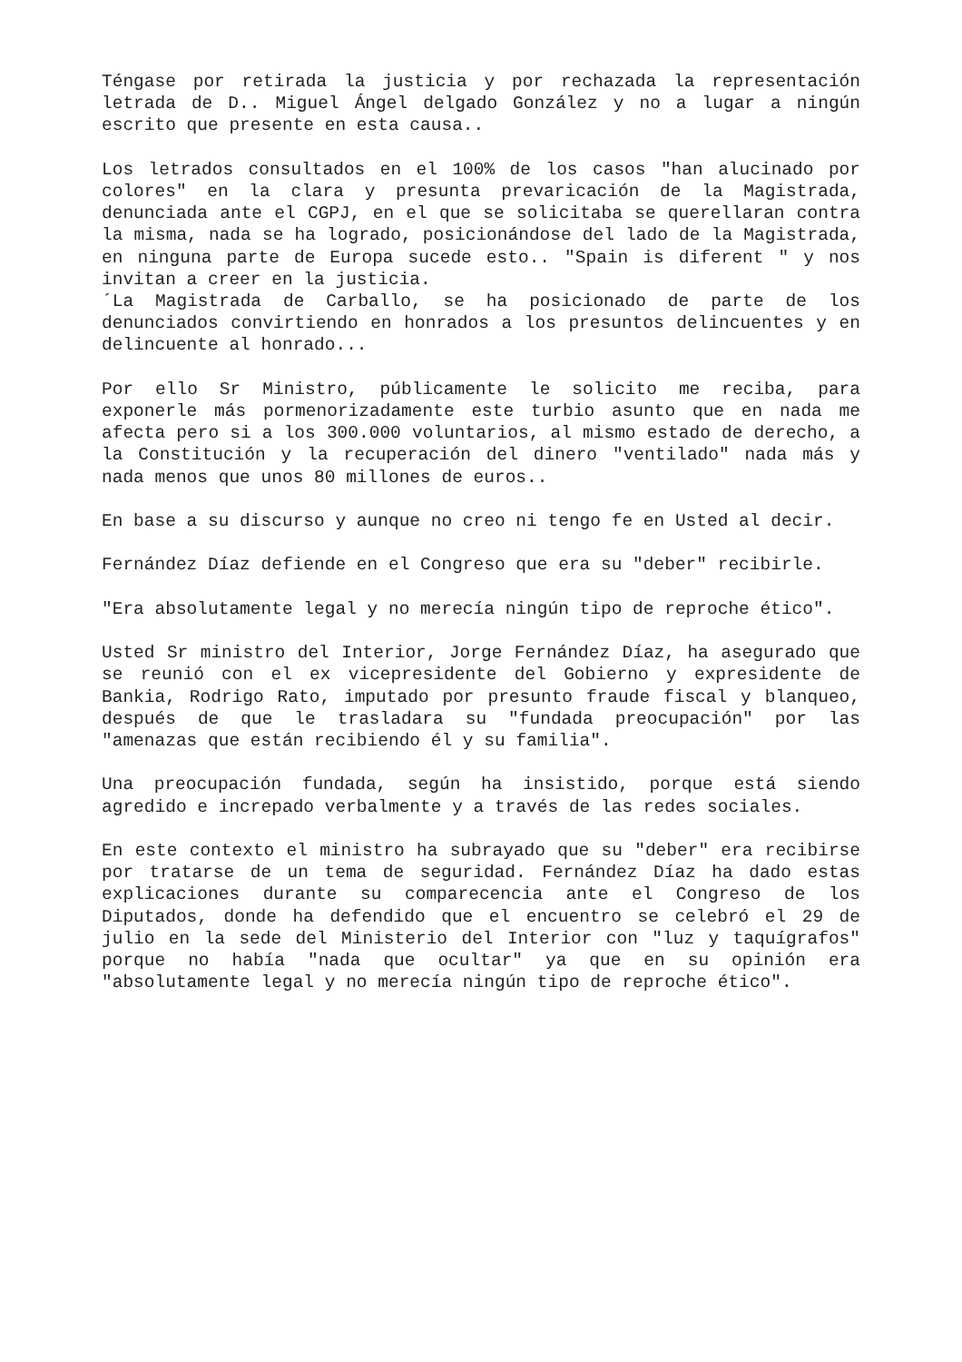Téngase por retirada la justicia y por rechazada la representación letrada de D.. Miguel Ángel delgado González y no a lugar a ningún escrito que presente en esta causa..
Los letrados consultados en el 100% de los casos "han alucinado por colores" en la clara y presunta prevaricación de la Magistrada, denunciada ante el CGPJ, en el que se solicitaba se querellaran contra la misma, nada se ha logrado, posicionándose del lado de la Magistrada, en ninguna parte de Europa sucede esto.. "Spain is diferent " y nos invitan a creer en la justicia.
´La Magistrada de Carballo, se ha posicionado de parte de los denunciados convirtiendo en honrados a los presuntos delincuentes y en delincuente al honrado...
Por ello Sr Ministro, públicamente le solicito me reciba, para exponerle más pormenorizadamente este turbio asunto que en nada me afecta pero si a los 300.000 voluntarios, al mismo estado de derecho, a la Constitución y la recuperación del dinero "ventilado" nada más y nada menos que unos 80 millones de euros..
En base a su discurso y aunque no creo ni tengo fe en Usted al decir.
Fernández Díaz defiende en el Congreso que era su "deber" recibirle.
"Era absolutamente legal y no merecía ningún tipo de reproche ético".
Usted Sr ministro del Interior, Jorge Fernández Díaz, ha asegurado que se reunió con el ex vicepresidente del Gobierno y expresidente de Bankia, Rodrigo Rato, imputado por presunto fraude fiscal y blanqueo, después de que le trasladara su "fundada preocupación" por las "amenazas que están recibiendo él y su familia".
Una preocupación fundada, según ha insistido, porque está siendo agredido e increpado verbalmente y a través de las redes sociales.
En este contexto el ministro ha subrayado que su "deber" era recibirse por tratarse de un tema de seguridad. Fernández Díaz ha dado estas explicaciones durante su comparecencia ante el Congreso de los Diputados, donde ha defendido que el encuentro se celebró el 29 de julio en la sede del Ministerio del Interior con "luz y taquígrafos" porque no había "nada que ocultar" ya que en su opinión era "absolutamente legal y no merecía ningún tipo de reproche ético".